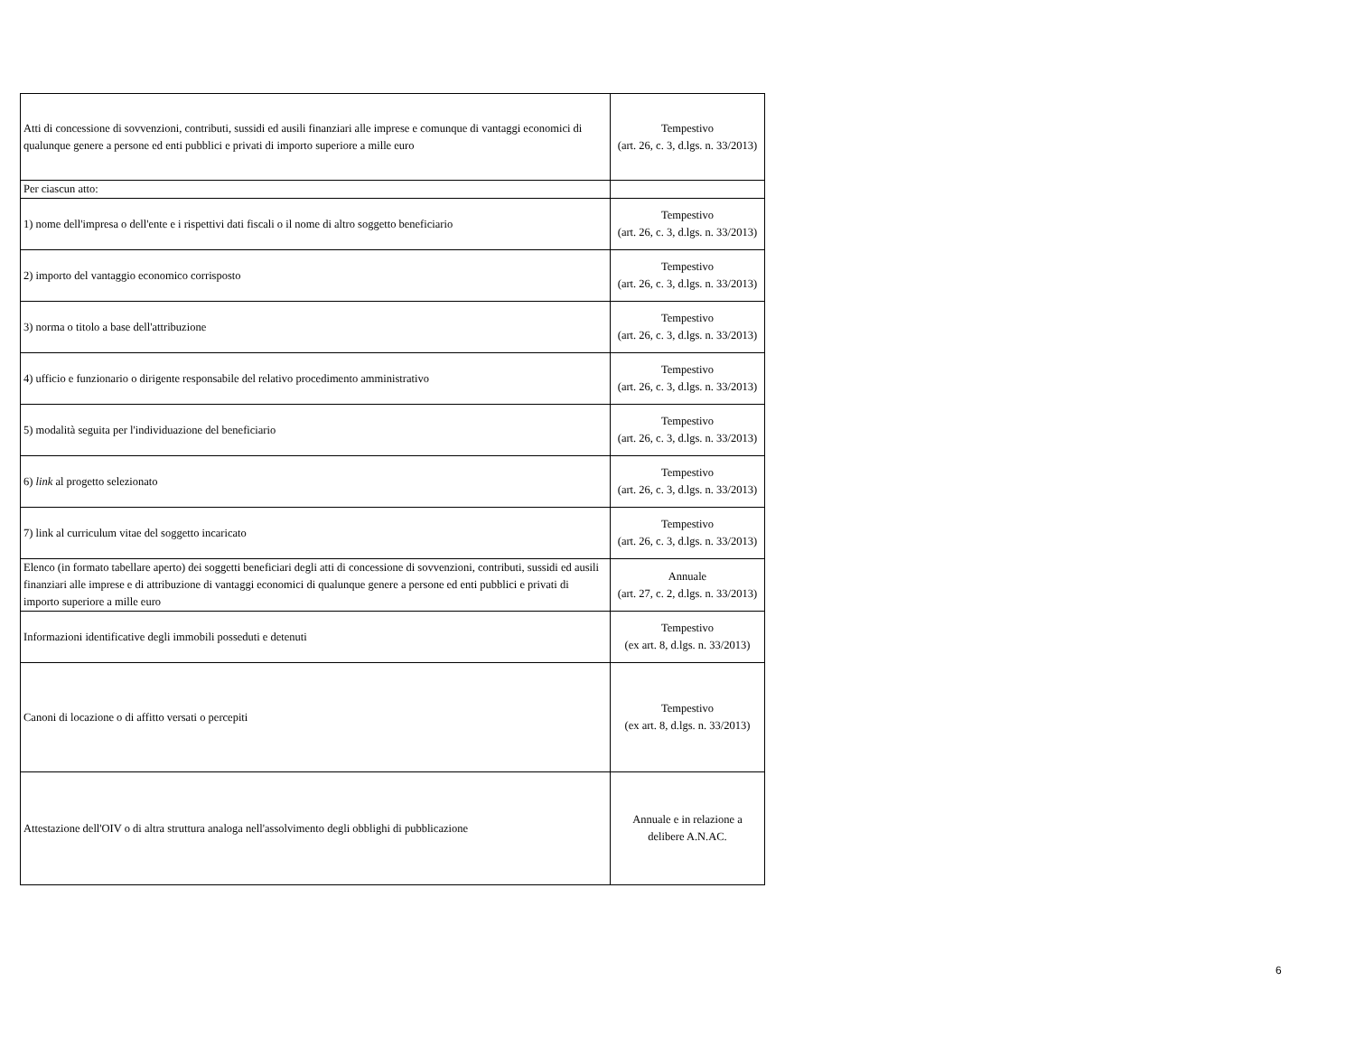| Atti di concessione di sovvenzioni, contributi, sussidi ed ausili finanziari alle imprese e comunque di vantaggi economici di qualunque genere a persone ed enti pubblici e privati di importo superiore a mille euro | Tempestivo (art. 26, c. 3, d.lgs. n. 33/2013) |
| Per ciascun atto: | |
| 1) nome dell'impresa o dell'ente e i rispettivi dati fiscali o il nome di altro soggetto beneficiario | Tempestivo (art. 26, c. 3, d.lgs. n. 33/2013) |
| 2) importo del vantaggio economico corrisposto | Tempestivo (art. 26, c. 3, d.lgs. n. 33/2013) |
| 3) norma o titolo a base dell'attribuzione | Tempestivo (art. 26, c. 3, d.lgs. n. 33/2013) |
| 4) ufficio e funzionario o dirigente responsabile del relativo procedimento amministrativo | Tempestivo (art. 26, c. 3, d.lgs. n. 33/2013) |
| 5) modalità seguita per l'individuazione del beneficiario | Tempestivo (art. 26, c. 3, d.lgs. n. 33/2013) |
| 6) link al progetto selezionato | Tempestivo (art. 26, c. 3, d.lgs. n. 33/2013) |
| 7) link al curriculum vitae del soggetto incaricato | Tempestivo (art. 26, c. 3, d.lgs. n. 33/2013) |
| Elenco (in formato tabellare aperto) dei soggetti beneficiari degli atti di concessione di sovvenzioni, contributi, sussidi ed ausili finanziari alle imprese e di attribuzione di vantaggi economici di qualunque genere a persone ed enti pubblici e privati di importo superiore a mille euro | Annuale (art. 27, c. 2, d.lgs. n. 33/2013) |
| Informazioni identificative degli immobili posseduti e detenuti | Tempestivo (ex art. 8, d.lgs. n. 33/2013) |
| Canoni di locazione o di affitto versati o percepiti | Tempestivo (ex art. 8, d.lgs. n. 33/2013) |
| Attestazione dell'OIV o di altra struttura analoga nell'assolvimento degli obblighi di pubblicazione | Annuale e in relazione a delibere A.N.AC. |
6